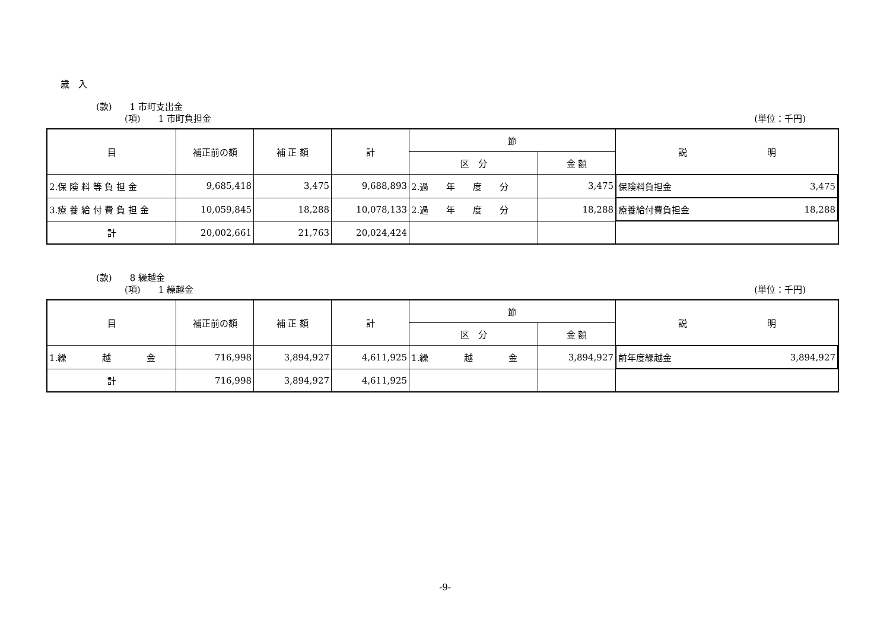歳　入
(款)　　1 市町支出金
(項)　　1 市町負担金 (単位：千円)
| 目 | 補正前の額 | 補 正 額 | 計 | 節 | | 説 明 |
| --- | --- | --- | --- | --- | --- | --- |
| | | | | 区 分 | 金 額 | |
| 2.保 険 料 等 負 担 金 | 9,685,418 | 3,475 | 9,688,893 | 2.過 年 度 分 | 3,475 | 保険料負担金 3,475 |
| 3.療 養 給 付 費 負 担 金 | 10,059,845 | 18,288 | 10,078,133 | 2.過 年 度 分 | 18,288 | 療養給付費負担金 18,288 |
| 計 | 20,002,661 | 21,763 | 20,024,424 | | | |
(款)　　8 繰越金
(項)　　1 繰越金 (単位：千円)
| 目 | 補正前の額 | 補 正 額 | 計 | 節 | | 説 明 |
| --- | --- | --- | --- | --- | --- | --- |
| | | | | 区 分 | 金 額 | |
| 1.繰 越 金 | 716,998 | 3,894,927 | 4,611,925 | 1.繰 越 金 | 3,894,927 | 前年度繰越金 3,894,927 |
| 計 | 716,998 | 3,894,927 | 4,611,925 | | | |
-9-